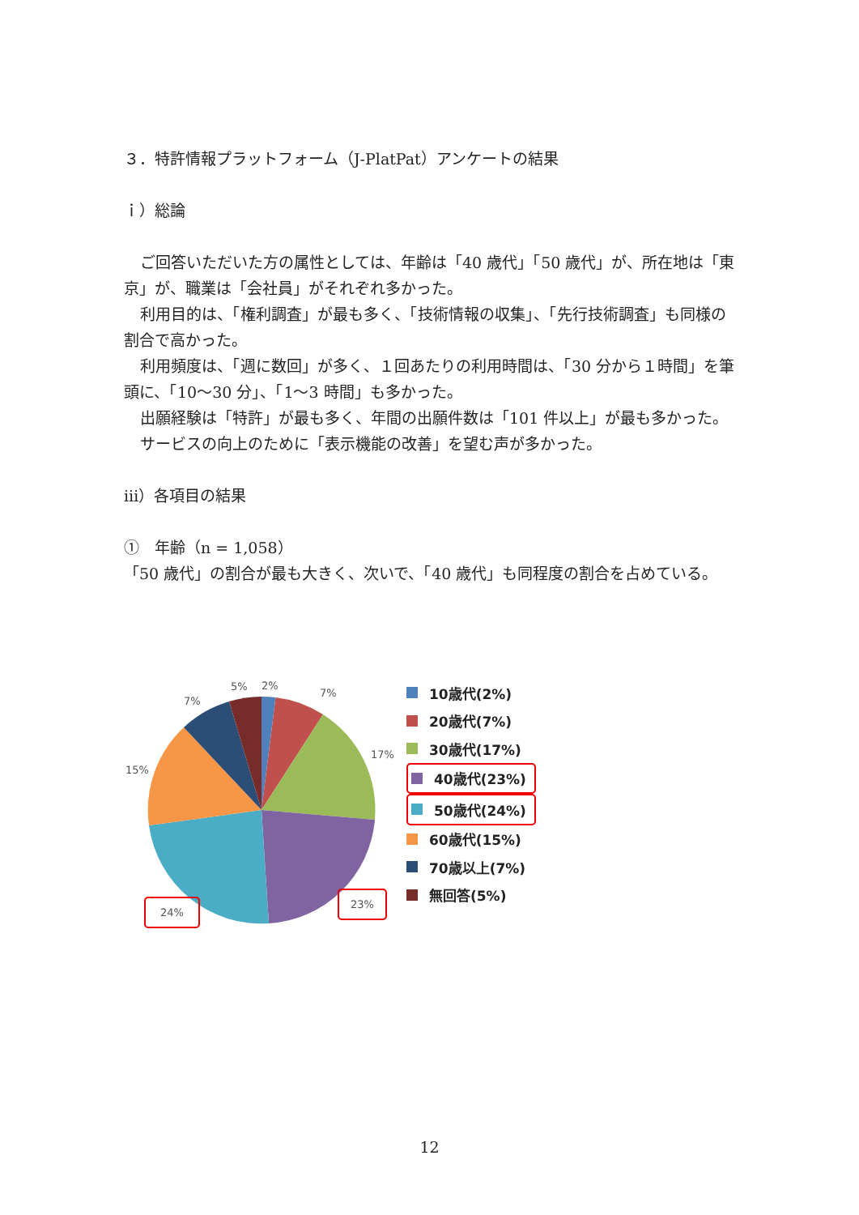３．特許情報プラットフォーム（J-PlatPat）アンケートの結果
ｉ）総論
ご回答いただいた方の属性としては、年齢は「40 歳代」「50 歳代」が、所在地は「東京」が、職業は「会社員」がそれぞれ多かった。
利用目的は、「権利調査」が最も多く、「技術情報の収集」、「先行技術調査」も同様の割合で高かった。
利用頻度は、「週に数回」が多く、１回あたりの利用時間は、「30 分から１時間」を筆頭に、「10～30 分」、「1～3 時間」も多かった。
出願経験は「特許」が最も多く、年間の出願件数は「101 件以上」が最も多かった。
サービスの向上のために「表示機能の改善」を望む声が多かった。
ⅲ）各項目の結果
①　年齢（n = 1,058）
「50 歳代」の割合が最も大きく、次いで、「40 歳代」も同程度の割合を占めている。
5% 2%
7%
7%
17%
15%
23%
24%
10歳代(2%)
20歳代(7%)
30歳代(17%)
40歳代(23%)
50歳代(24%)
60歳代(15%)
70歳以上(7%)
無回答(5%)
12